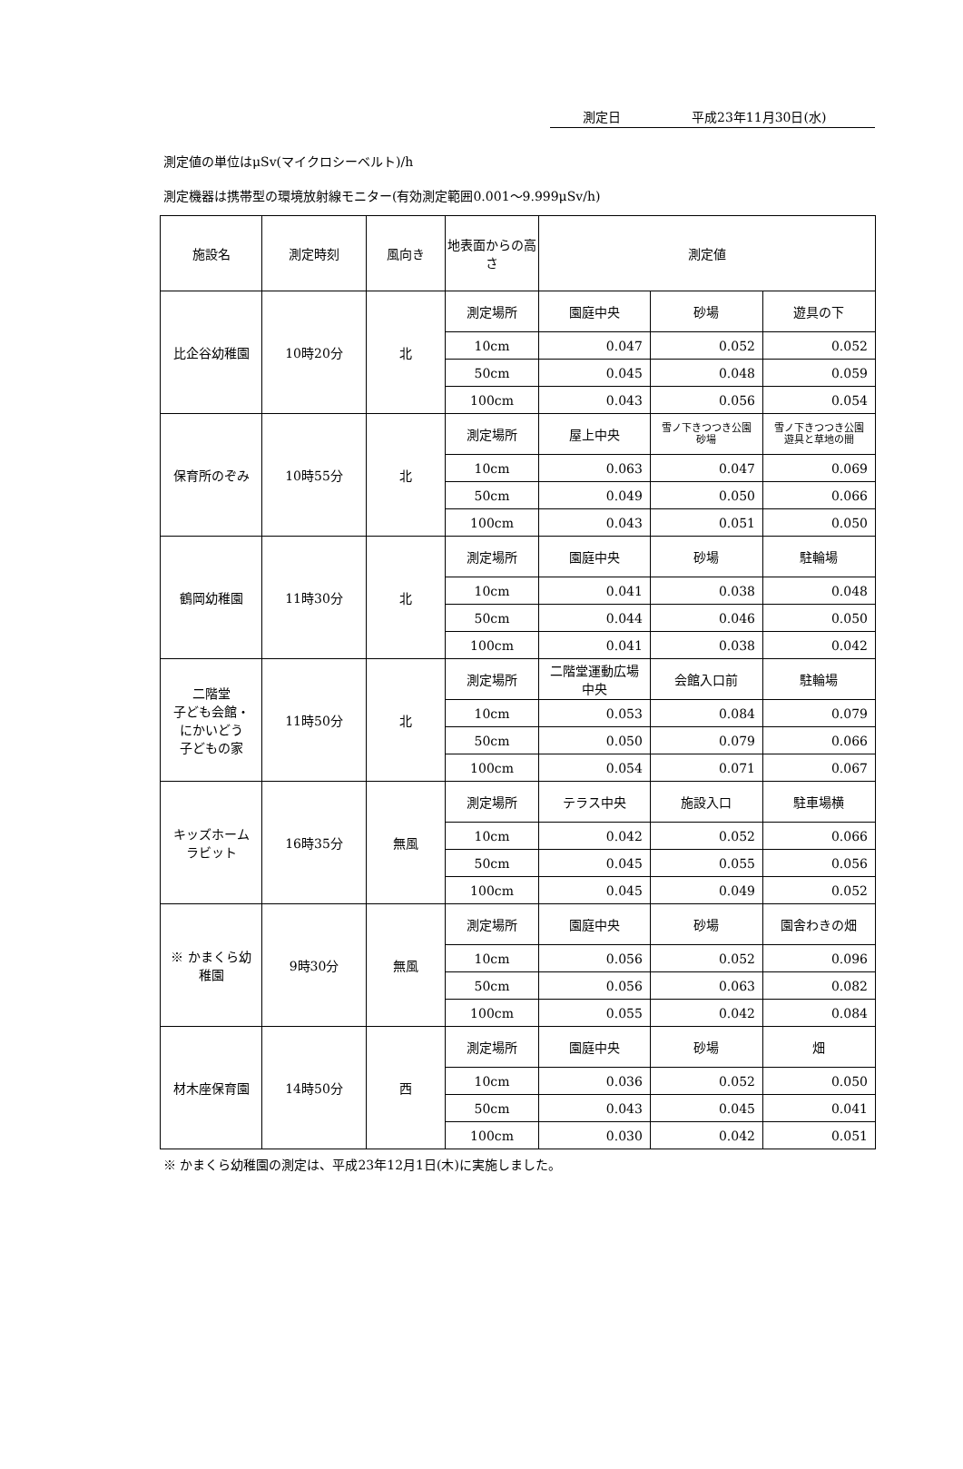測定日 平成23年11月30日(水)
測定値の単位はμSv(マイクロシーベルト)/h
測定機器は携帯型の環境放射線モニター(有効測定範囲0.001～9.999μSv/h)
| 施設名 | 測定時刻 | 風向き | 地表面からの高さ | 測定値 | | |
| --- | --- | --- | --- | --- | --- | --- |
| 比企谷幼稚園 | 10時20分 | 北 | 測定場所 | 園庭中央 | 砂場 | 遊具の下 |
| | | | 10cm | 0.047 | 0.052 | 0.052 |
| | | | 50cm | 0.045 | 0.048 | 0.059 |
| | | | 100cm | 0.043 | 0.056 | 0.054 |
| 保育所のぞみ | 10時55分 | 北 | 測定場所 | 屋上中央 | 雪ノ下きつつき公園 砂場 | 雪ノ下きつつき公園 遊具と草地の間 |
| | | | 10cm | 0.063 | 0.047 | 0.069 |
| | | | 50cm | 0.049 | 0.050 | 0.066 |
| | | | 100cm | 0.043 | 0.051 | 0.050 |
| 鶴岡幼稚園 | 11時30分 | 北 | 測定場所 | 園庭中央 | 砂場 | 駐輪場 |
| | | | 10cm | 0.041 | 0.038 | 0.048 |
| | | | 50cm | 0.044 | 0.046 | 0.050 |
| | | | 100cm | 0.041 | 0.038 | 0.042 |
| 二階堂 子ども会館・ にかいどう 子どもの家 | 11時50分 | 北 | 測定場所 | 二階堂運動広場 中央 | 会館入口前 | 駐輪場 |
| | | | 10cm | 0.053 | 0.084 | 0.079 |
| | | | 50cm | 0.050 | 0.079 | 0.066 |
| | | | 100cm | 0.054 | 0.071 | 0.067 |
| キッズホーム ラビット | 16時35分 | 無風 | 測定場所 | テラス中央 | 施設入口 | 駐車場横 |
| | | | 10cm | 0.042 | 0.052 | 0.066 |
| | | | 50cm | 0.045 | 0.055 | 0.056 |
| | | | 100cm | 0.045 | 0.049 | 0.052 |
| ※ かまくら幼稚園 | 9時30分 | 無風 | 測定場所 | 園庭中央 | 砂場 | 園舎わきの畑 |
| | | | 10cm | 0.056 | 0.052 | 0.096 |
| | | | 50cm | 0.056 | 0.063 | 0.082 |
| | | | 100cm | 0.055 | 0.042 | 0.084 |
| 材木座保育園 | 14時50分 | 西 | 測定場所 | 園庭中央 | 砂場 | 畑 |
| | | | 10cm | 0.036 | 0.052 | 0.050 |
| | | | 50cm | 0.043 | 0.045 | 0.041 |
| | | | 100cm | 0.030 | 0.042 | 0.051 |
※ かまくら幼稚園の測定は、平成23年12月1日(木)に実施しました。